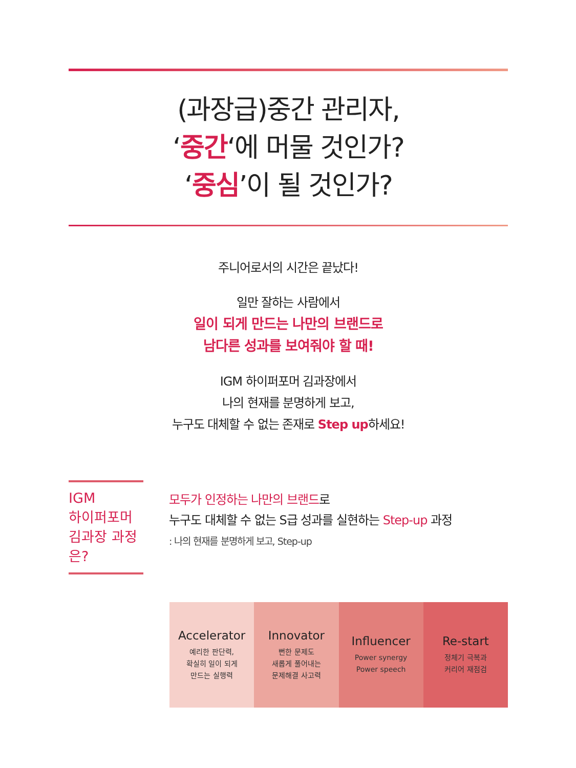(과장급)중간 관리자,
‘중간‘에 머물 것인가?
‘중심’이 될 것인가?
주니어로서의 시간은 끝났다!
일만 잘하는 사람에서
일이 되게 만드는 나만의 브랜드로
남다른 성과를 보여줘야 할 때!
IGM 하이퍼포머 김과장에서
나의 현재를 분명하게 보고,
누구도 대체할 수 없는 존재로 Step up하세요!
IGM
하이퍼포머
김과장 과정은?
모두가 인정하는 나만의 브랜드로
누구도 대체할 수 없는 S급 성과를 실현하는 Step-up 과정
: 나의 현재를 분명하게 보고, Step-up
Accelerator
예리한 판단력,
확실히 일이 되게
만드는 실행력
Innovator
뻔한 문제도
새롭게 풀어내는
문제해결 사고력
Influencer
Power synergy
Power speech
Re-start
정체기 극복과
커리어 재점검